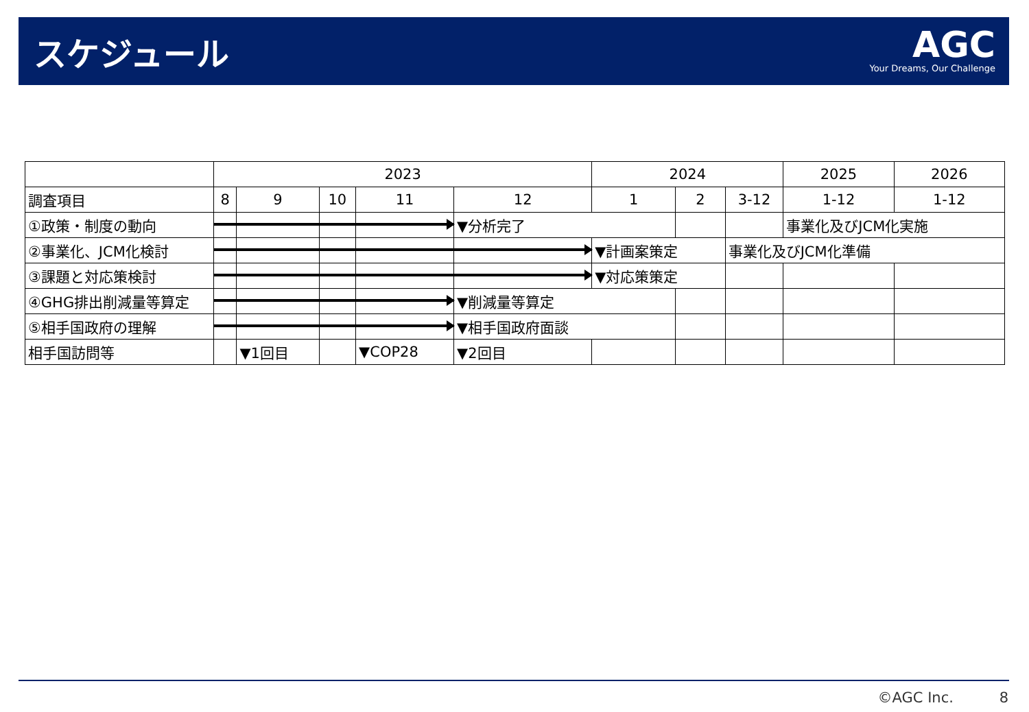スケジュール
AGC
Your Dreams, Our Challenge
| | 2023 | | | | | 2024 | | | 2025 | 2026 |
| 調査項目 | 8 | 9 | 10 | 11 | 12 | 1 | 2 | 3-12 | 1-12 | 1-12 |
| ①政策・制度の動向 | | | | | ▼分析完了 | | | | 事業化及びJCM化実施 | |
| ②事業化、JCM化検討 | | | | | | ▼計画案策定 | | 事業化及びJCM化準備 | | |
| ③課題と対応策検討 | | | | | | ▼対応策策定 | | | | |
| ④GHG排出削減量等算定 | | | | | ▼削減量等算定 | | | | | |
| ⑤相手国政府の理解 | | | | | ▼相手国政府面談 | | | | | |
| 相手国訪問等 | | ▼1回目 | | ▼COP28 | ▼2回目 | | | | | |
©AGC Inc. 8